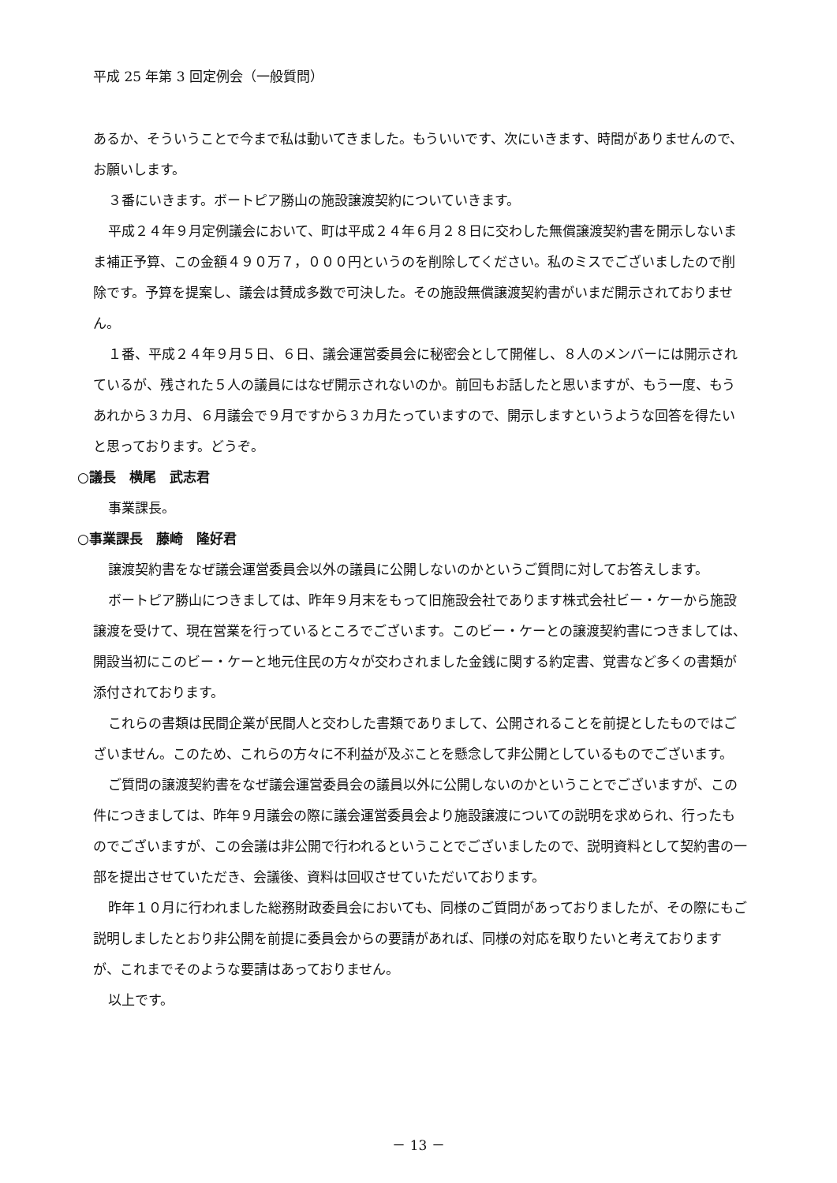平成 25 年第 3 回定例会（一般質問）
あるか、そういうことで今まで私は動いてきました。もういいです、次にいきます、時間がありませんので、お願いします。
３番にいきます。ボートピア勝山の施設譲渡契約についていきます。
平成２４年９月定例議会において、町は平成２４年６月２８日に交わした無償譲渡契約書を開示しないまま補正予算、この金額４９０万７，０００円というのを削除してください。私のミスでございましたので削除です。予算を提案し、議会は賛成多数で可決した。その施設無償譲渡契約書がいまだ開示されておりません。
１番、平成２４年９月５日、６日、議会運営委員会に秘密会として開催し、８人のメンバーには開示されているが、残された５人の議員にはなぜ開示されないのか。前回もお話したと思いますが、もう一度、もうあれから３カ月、６月議会で９月ですから３カ月たっていますので、開示しますというような回答を得たいと思っております。どうぞ。
○議長　横尾　武志君
事業課長。
○事業課長　藤崎　隆好君
譲渡契約書をなぜ議会運営委員会以外の議員に公開しないのかというご質問に対してお答えします。
ボートピア勝山につきましては、昨年９月末をもって旧施設会社であります株式会社ビー・ケーから施設譲渡を受けて、現在営業を行っているところでございます。このビー・ケーとの譲渡契約書につきましては、開設当初にこのビー・ケーと地元住民の方々が交わされました金銭に関する約定書、覚書など多くの書類が添付されております。
これらの書類は民間企業が民間人と交わした書類でありまして、公開されることを前提としたものではございません。このため、これらの方々に不利益が及ぶことを懸念して非公開としているものでございます。
ご質問の譲渡契約書をなぜ議会運営委員会の議員以外に公開しないのかということでございますが、この件につきましては、昨年９月議会の際に議会運営委員会より施設譲渡についての説明を求められ、行ったものでございますが、この会議は非公開で行われるということでございましたので、説明資料として契約書の一部を提出させていただき、会議後、資料は回収させていただいております。
昨年１０月に行われました総務財政委員会においても、同様のご質問があっておりましたが、その際にもご説明しましたとおり非公開を前提に委員会からの要請があれば、同様の対応を取りたいと考えておりますが、これまでそのような要請はあっておりません。
以上です。
－ 13 －